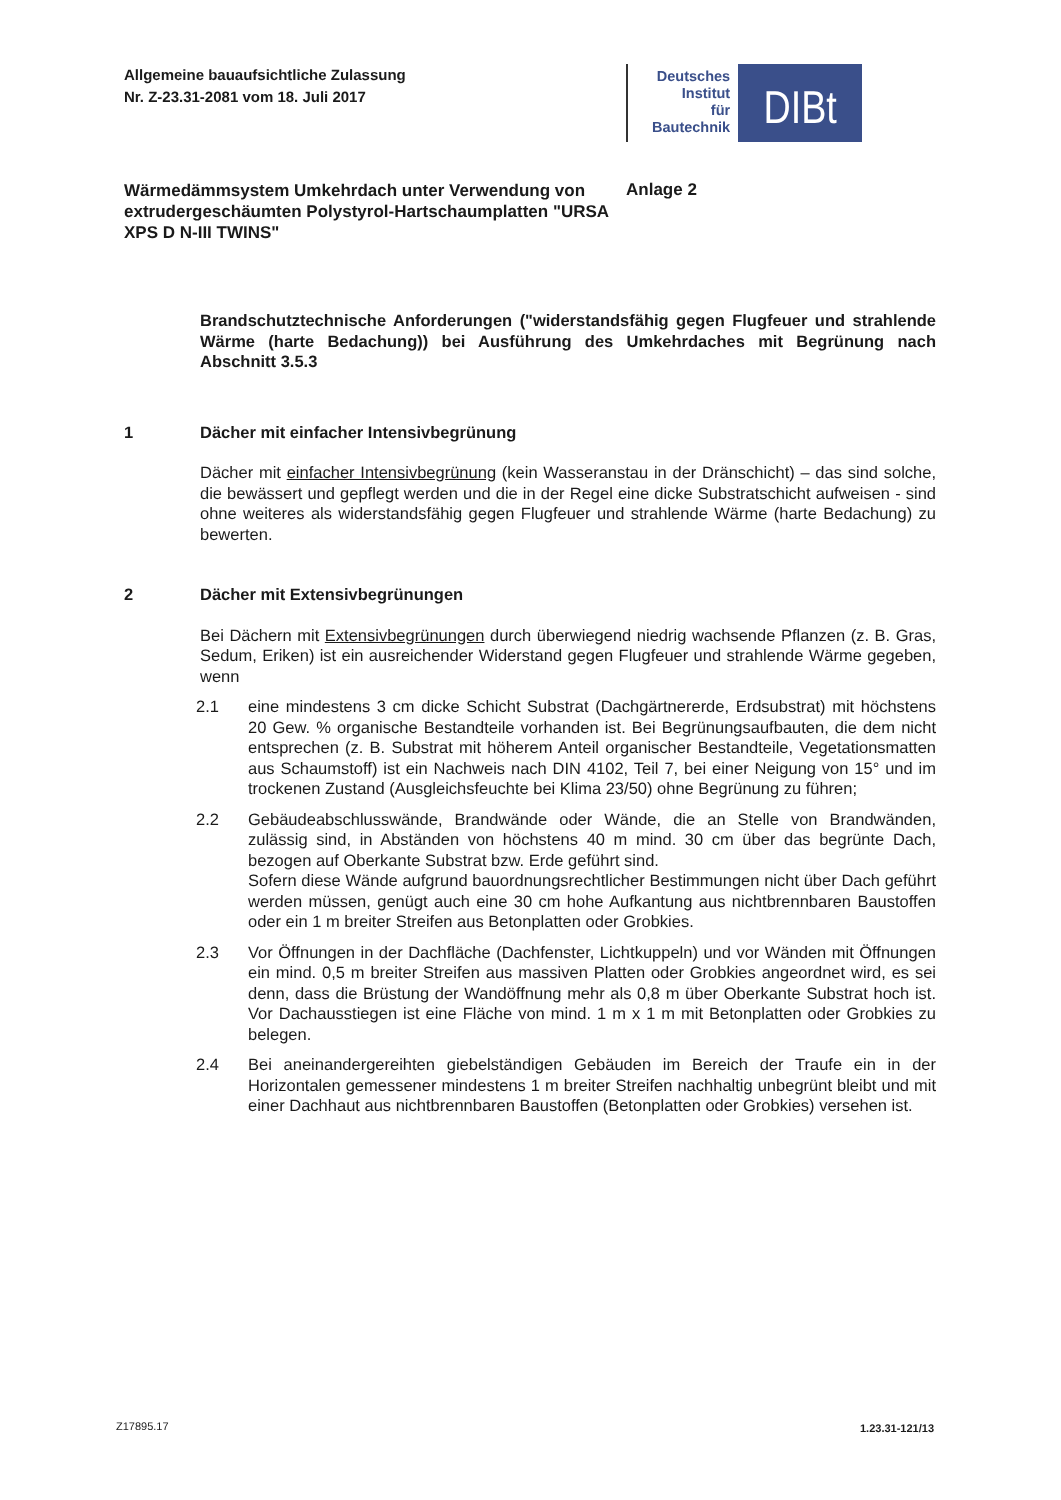Allgemeine bauaufsichtliche Zulassung
Nr. Z-23.31-2081 vom 18. Juli 2017
Deutsches
Institut
für
Bautechnik
DIBt
Wärmedämmsystem Umkehrdach unter Verwendung von extrudergeschäumten Polystyrol-Hartschaumplatten "URSA XPS D N-III TWINS"
Anlage 2
Brandschutztechnische Anforderungen ("widerstandsfähig gegen Flugfeuer und strahlende Wärme (harte Bedachung)) bei Ausführung des Umkehrdaches mit Begrünung nach Abschnitt 3.5.3
1 Dächer mit einfacher Intensivbegrünung
Dächer mit einfacher Intensivbegrünung (kein Wasseranstau in der Dränschicht) – das sind solche, die bewässert und gepflegt werden und die in der Regel eine dicke Substratschicht aufweisen - sind ohne weiteres als widerstandsfähig gegen Flugfeuer und strahlende Wärme (harte Bedachung) zu bewerten.
2 Dächer mit Extensivbegrünungen
Bei Dächern mit Extensivbegrünungen durch überwiegend niedrig wachsende Pflanzen (z. B. Gras, Sedum, Eriken) ist ein ausreichender Widerstand gegen Flugfeuer und strahlende Wärme gegeben, wenn
2.1 eine mindestens 3 cm dicke Schicht Substrat (Dachgärtnererde, Erdsubstrat) mit höchstens 20 Gew. % organische Bestandteile vorhanden ist. Bei Begrünungsaufbauten, die dem nicht entsprechen (z. B. Substrat mit höherem Anteil organischer Bestandteile, Vegetationsmatten aus Schaumstoff) ist ein Nachweis nach DIN 4102, Teil 7, bei einer Neigung von 15° und im trockenen Zustand (Ausgleichsfeuchte bei Klima 23/50) ohne Begrünung zu führen;
2.2 Gebäudeabschlusswände, Brandwände oder Wände, die an Stelle von Brandwänden, zulässig sind, in Abständen von höchstens 40 m mind. 30 cm über das begrünte Dach, bezogen auf Oberkante Substrat bzw. Erde geführt sind.
Sofern diese Wände aufgrund bauordnungsrechtlicher Bestimmungen nicht über Dach geführt werden müssen, genügt auch eine 30 cm hohe Aufkantung aus nichtbrennbaren Baustoffen oder ein 1 m breiter Streifen aus Betonplatten oder Grobkies.
2.3 Vor Öffnungen in der Dachfläche (Dachfenster, Lichtkuppeln) und vor Wänden mit Öffnungen ein mind. 0,5 m breiter Streifen aus massiven Platten oder Grobkies angeordnet wird, es sei denn, dass die Brüstung der Wandöffnung mehr als 0,8 m über Oberkante Substrat hoch ist. Vor Dachausstiegen ist eine Fläche von mind. 1 m x 1 m mit Betonplatten oder Grobkies zu belegen.
2.4 Bei aneinandergereihten giebelständigen Gebäuden im Bereich der Traufe ein in der Horizontalen gemessener mindestens 1 m breiter Streifen nachhaltig unbegrünt bleibt und mit einer Dachhaut aus nichtbrennbaren Baustoffen (Betonplatten oder Grobkies) versehen ist.
Z17895.17 1.23.31-121/13